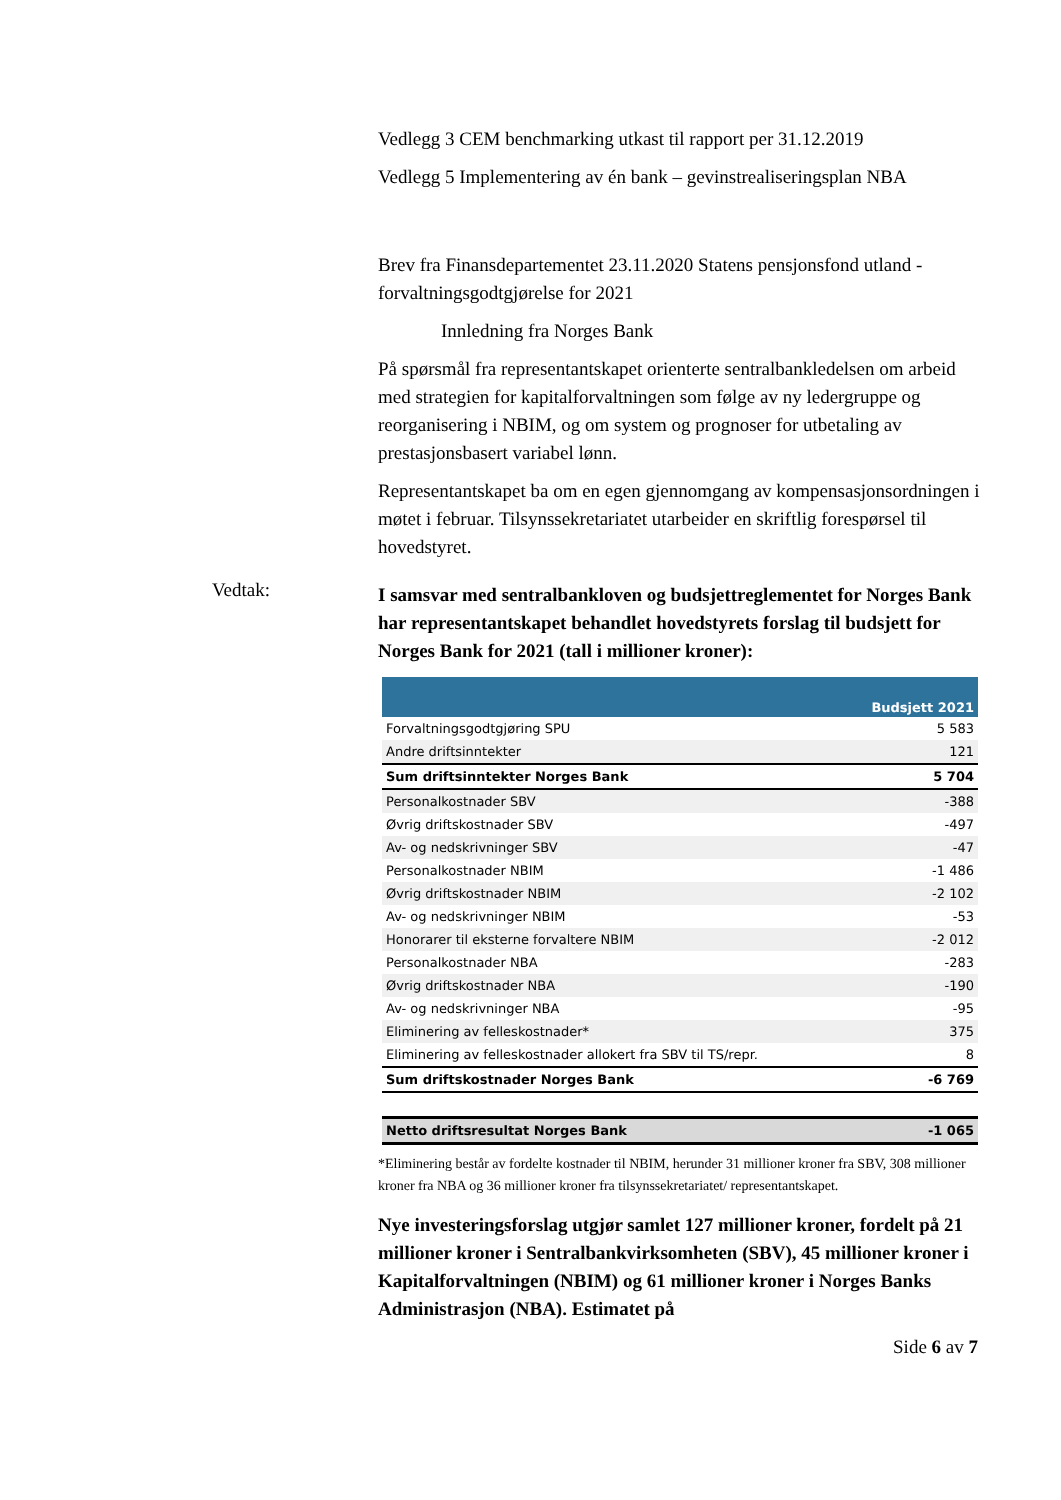Vedlegg 3 CEM benchmarking utkast til rapport per 31.12.2019
Vedlegg 5 Implementering av én bank – gevinstrealiseringsplan NBA
Brev fra Finansdepartementet 23.11.2020 Statens pensjonsfond utland - forvaltningsgodtgjørelse for 2021
Innledning fra Norges Bank
På spørsmål fra representantskapet orienterte sentralbankledelsen om arbeid med strategien for kapitalforvaltningen som følge av ny ledergruppe og reorganisering i NBIM, og om system og prognoser for utbetaling av prestasjonsbasert variabel lønn.
Representantskapet ba om en egen gjennomgang av kompensasjonsordningen i møtet i februar. Tilsynssekretariatet utarbeider en skriftlig forespørsel til hovedstyret.
Vedtak:
I samsvar med sentralbankloven og budsjettreglementet for Norges Bank har representantskapet behandlet hovedstyrets forslag til budsjett for Norges Bank for 2021 (tall i millioner kroner):
| | Budsjett 2021 |
| --- | --- |
| Forvaltningsgodtgjøring SPU | 5 583 |
| Andre driftsinntekter | 121 |
| Sum driftsinntekter Norges Bank | 5 704 |
| Personalkostnader SBV | -388 |
| Øvrig driftskostnader SBV | -497 |
| Av- og nedskrivninger SBV | -47 |
| Personalkostnader NBIM | -1 486 |
| Øvrig driftskostnader NBIM | -2 102 |
| Av- og nedskrivninger NBIM | -53 |
| Honorarer til eksterne forvaltere NBIM | -2 012 |
| Personalkostnader NBA | -283 |
| Øvrig driftskostnader NBA | -190 |
| Av- og nedskrivninger NBA | -95 |
| Eliminering av felleskostnader* | 375 |
| Eliminering av felleskostnader allokert fra SBV til TS/repr. | 8 |
| Sum driftskostnader Norges Bank | -6 769 |
| Netto driftsresultat Norges Bank | -1 065 |
*Eliminering består av fordelte kostnader til NBIM, herunder 31 millioner kroner fra SBV, 308 millioner kroner fra NBA og 36 millioner kroner fra tilsynssekretariatet/ representantskapet.
Nye investeringsforslag utgjør samlet 127 millioner kroner, fordelt på 21 millioner kroner i Sentralbankvirksomheten (SBV), 45 millioner kroner i Kapitalforvaltningen (NBIM) og 61 millioner kroner i Norges Banks Administrasjon (NBA). Estimatet på
Side 6 av 7